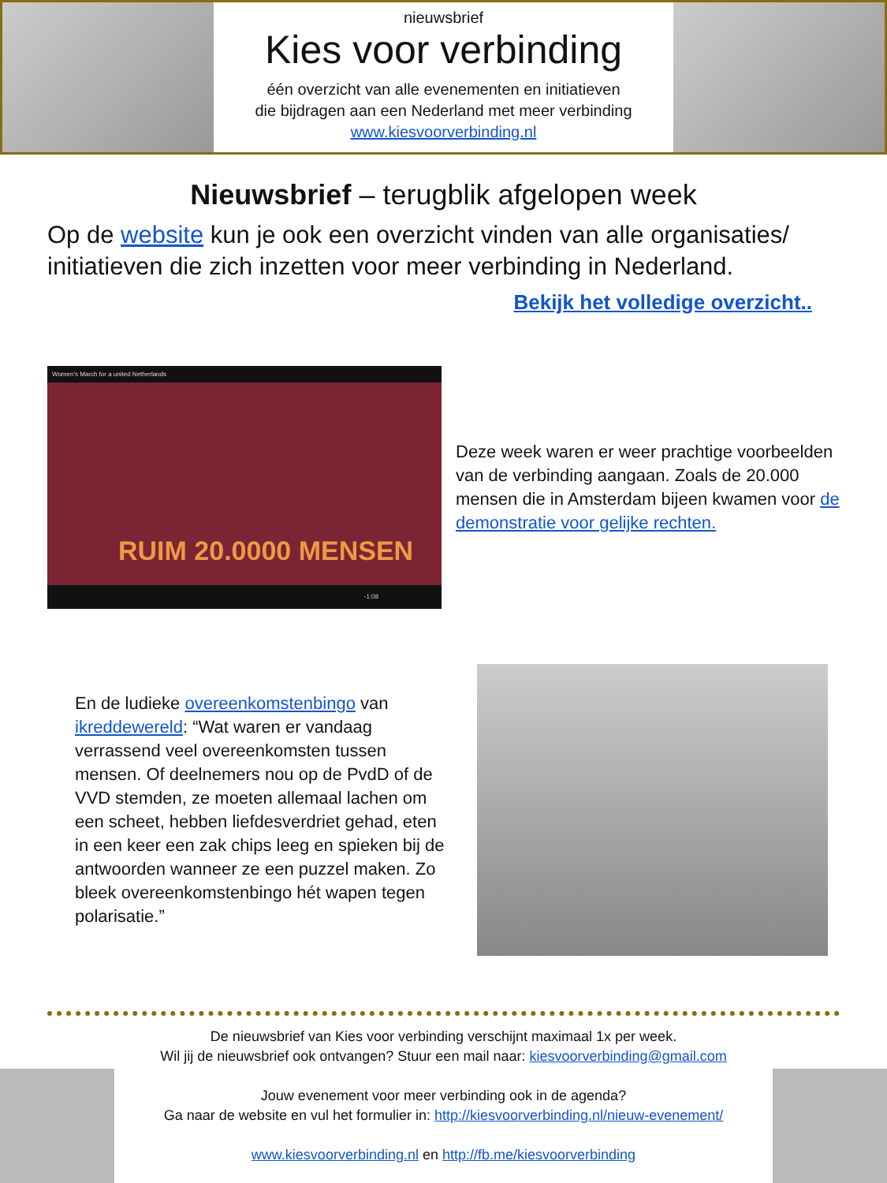nieuwsbrief
Kies voor verbinding
één overzicht van alle evenementen en initiatieven
die bijdragen aan een Nederland met meer verbinding
www.kiesvoorverbinding.nl
Nieuwsbrief – terugblik afgelopen week
Op de website kun je ook een overzicht vinden van alle organisaties/ initiatieven die zich inzetten voor meer verbinding in Nederland.
Bekijk het volledige overzicht..
Women's March for a united Netherlands
RUIM 20.0000 MENSEN
-1:08
Deze week waren er weer prachtige voorbeelden van de verbinding aangaan. Zoals de 20.000 mensen die in Amsterdam bijeen kwamen voor de demonstratie voor gelijke rechten.
En de ludieke overeenkomstenbingo van ikreddewereld: “Wat waren er vandaag verrassend veel overeenkomsten tussen mensen. Of deelnemers nou op de PvdD of de VVD stemden, ze moeten allemaal lachen om een scheet, hebben liefdesverdriet gehad, eten in een keer een zak chips leeg en spieken bij de antwoorden wanneer ze een puzzel maken. Zo bleek overeenkomstenbingo hét wapen tegen polarisatie.”
De nieuwsbrief van Kies voor verbinding verschijnt maximaal 1x per week.
Wil jij de nieuwsbrief ook ontvangen? Stuur een mail naar: kiesvoorverbinding@gmail.com
Jouw evenement voor meer verbinding ook in de agenda?
Ga naar de website en vul het formulier in: http://kiesvoorverbinding.nl/nieuw-evenement/
www.kiesvoorverbinding.nl en http://fb.me/kiesvoorverbinding